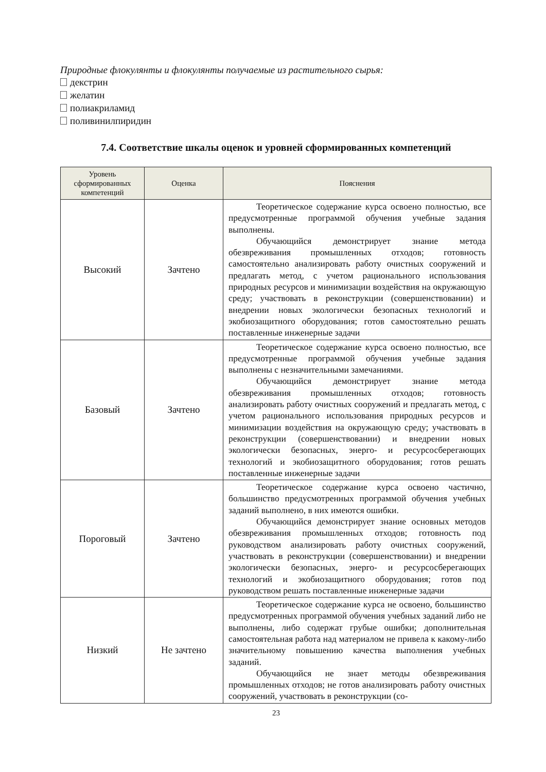Природные флокулянты и флокулянты получаемые из растительного сырья:
декстрин
желатин
полиакриламид
поливинилпиридин
7.4. Соответствие шкалы оценок и уровней сформированных компетенций
| Уровень сформированных компетенций | Оценка | Пояснения |
| --- | --- | --- |
| Высокий | Зачтено | Теоретическое содержание курса освоено полностью, все предусмотренные программой обучения учебные задания выполнены. Обучающийся демонстрирует знание метода обезвреживания промышленных отходов; готовность самостоятельно анализировать работу очистных сооружений и предлагать метод, с учетом рационального использования природных ресурсов и минимизации воздействия на окружающую среду; участвовать в реконструкции (совершенствовании) и внедрении новых экологически безопасных технологий и экобиозащитного оборудования; готов самостоятельно решать поставленные инженерные задачи |
| Базовый | Зачтено | Теоретическое содержание курса освоено полностью, все предусмотренные программой обучения учебные задания выполнены с незначительными замечаниями. Обучающийся демонстрирует знание метода обезвреживания промышленных отходов; готовность анализировать работу очистных сооружений и предлагать метод, с учетом рационального использования природных ресурсов и минимизации воздействия на окружающую среду; участвовать в реконструкции (совершенствовании) и внедрении новых экологически безопасных, энерго- и ресурсосберегающих технологий и экобиозащитного оборудования; готов решать поставленные инженерные задачи |
| Пороговый | Зачтено | Теоретическое содержание курса освоено частично, большинство предусмотренных программой обучения учебных заданий выполнено, в них имеются ошибки. Обучающийся демонстрирует знание основных методов обезвреживания промышленных отходов; готовность под руководством анализировать работу очистных сооружений, участвовать в реконструкции (совершенствовании) и внедрении экологически безопасных, энерго- и ресурсосберегающих технологий и экобиозащитного оборудования; готов под руководством решать поставленные инженерные задачи |
| Низкий | Не зачтено | Теоретическое содержание курса не освоено, большинство предусмотренных программой обучения учебных заданий либо не выполнены, либо содержат грубые ошибки; дополнительная самостоятельная работа над материалом не привела к какому-либо значительному повышению качества выполнения учебных заданий. Обучающийся не знает методы обезвреживания промышленных отходов; не готов анализировать работу очистных сооружений, участвовать в реконструкции (со- |
23